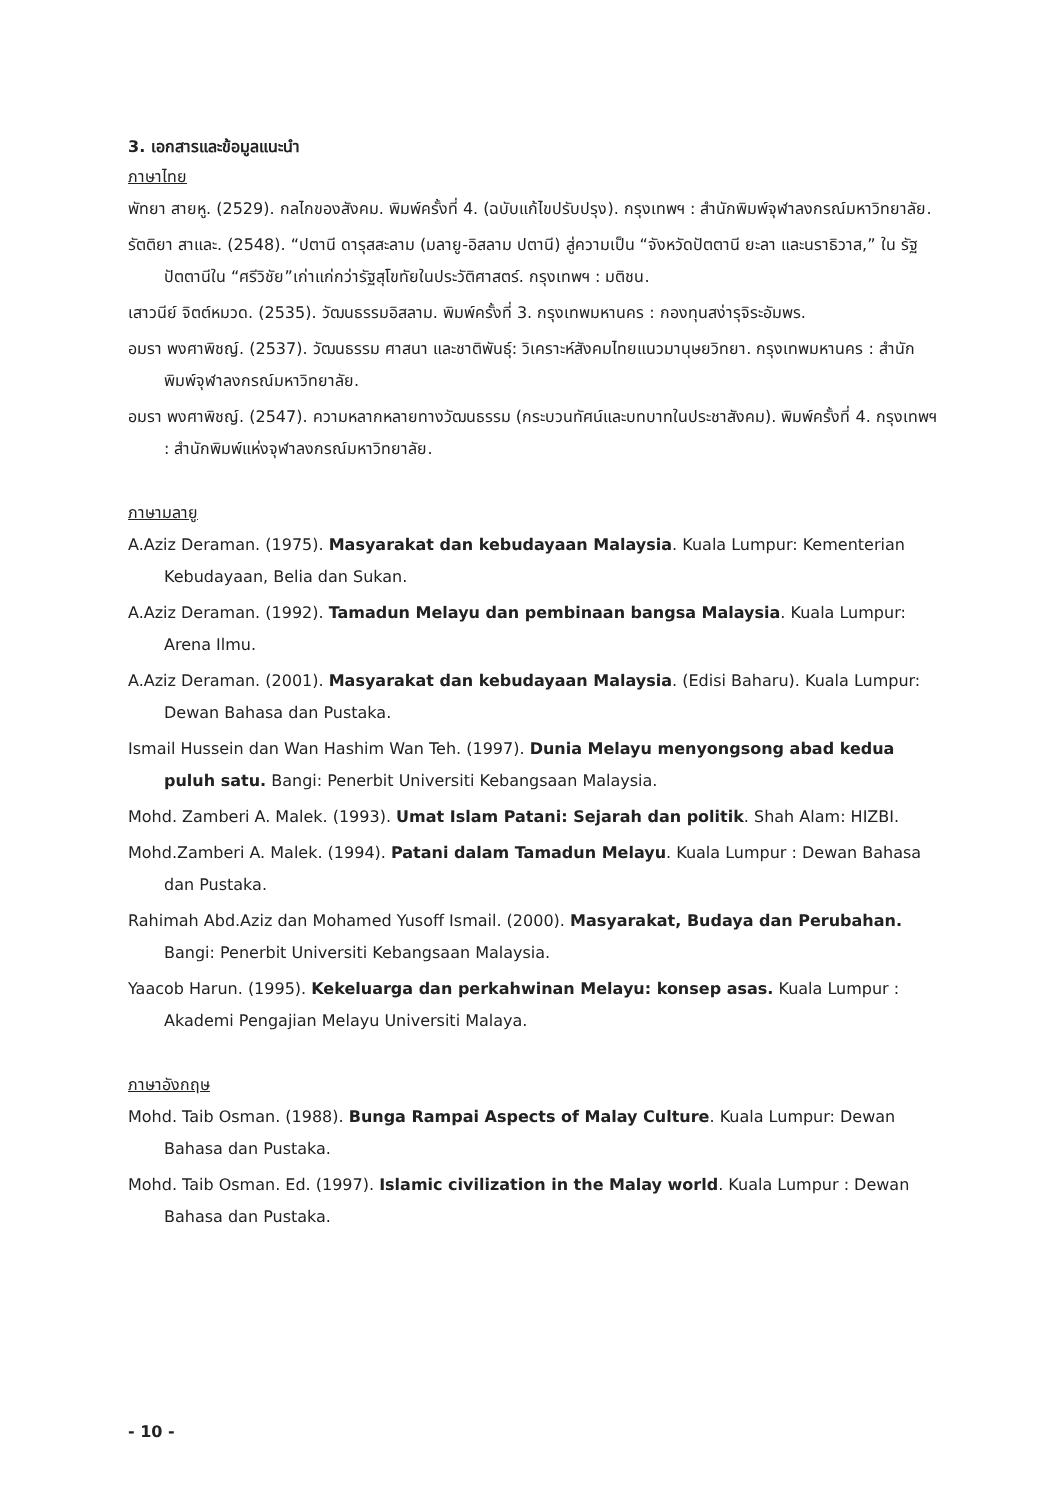3. เอกสารและข้อมูลแนะนำ
ภาษาไทย
พัทยา สายหู. (2529). กลไกของสังคม. พิมพ์ครั้งที่ 4. (ฉบับแก้ไขปรับปรุง). กรุงเทพฯ : สำนักพิมพ์จุฬาลงกรณ์มหาวิทยาลัย.
รัตติยา สาและ. (2548). “ปตานี ดารุสสะลาม (มลายู-อิสลาม ปตานี) สู่ความเป็น “จังหวัดปัตตานี ยะลา และนราธิวาส,” ใน รัฐปัตตานีใน “ศรีวิชัย”เก่าแก่กว่ารัฐสุโขทัยในประวัติศาสตร์. กรุงเทพฯ : มติชน.
เสาวนีย์ จิตต์หมวด. (2535). วัฒนธรรมอิสลาม. พิมพ์ครั้งที่ 3. กรุงเทพมหานคร : กองทุนสง่ารุจิระอัมพร.
อมรา พงศาพิชญ์. (2537). วัฒนธรรม ศาสนา และชาติพันธุ์: วิเคราะห์สังคมไทยแนวมานุษยวิทยา. กรุงเทพมหานคร : สำนักพิมพ์จุฬาลงกรณ์มหาวิทยาลัย.
อมรา พงศาพิชญ์. (2547). ความหลากหลายทางวัฒนธรรม (กระบวนทัศน์และบทบาทในประชาสังคม). พิมพ์ครั้งที่ 4. กรุงเทพฯ : สำนักพิมพ์แห่งจุฬาลงกรณ์มหาวิทยาลัย.
ภาษามลายู
A.Aziz Deraman. (1975). Masyarakat dan kebudayaan Malaysia. Kuala Lumpur: Kementerian Kebudayaan, Belia dan Sukan.
A.Aziz Deraman. (1992). Tamadun Melayu dan pembinaan bangsa Malaysia. Kuala Lumpur: Arena Ilmu.
A.Aziz Deraman. (2001). Masyarakat dan kebudayaan Malaysia. (Edisi Baharu). Kuala Lumpur: Dewan Bahasa dan Pustaka.
Ismail Hussein dan Wan Hashim Wan Teh. (1997). Dunia Melayu menyongsong abad kedua puluh satu. Bangi: Penerbit Universiti Kebangsaan Malaysia.
Mohd. Zamberi A. Malek. (1993). Umat Islam Patani: Sejarah dan politik. Shah Alam: HIZBI.
Mohd.Zamberi A. Malek. (1994). Patani dalam Tamadun Melayu. Kuala Lumpur : Dewan Bahasa dan Pustaka.
Rahimah Abd.Aziz dan Mohamed Yusoff Ismail. (2000). Masyarakat, Budaya dan Perubahan. Bangi: Penerbit Universiti Kebangsaan Malaysia.
Yaacob Harun. (1995). Kekeluarga dan perkahwinan Melayu: konsep asas. Kuala Lumpur : Akademi Pengajian Melayu Universiti Malaya.
ภาษาอังกฤษ
Mohd. Taib Osman. (1988). Bunga Rampai Aspects of Malay Culture. Kuala Lumpur: Dewan Bahasa dan Pustaka.
Mohd. Taib Osman. Ed. (1997). Islamic civilization in the Malay world. Kuala Lumpur : Dewan Bahasa dan Pustaka.
- 10 -